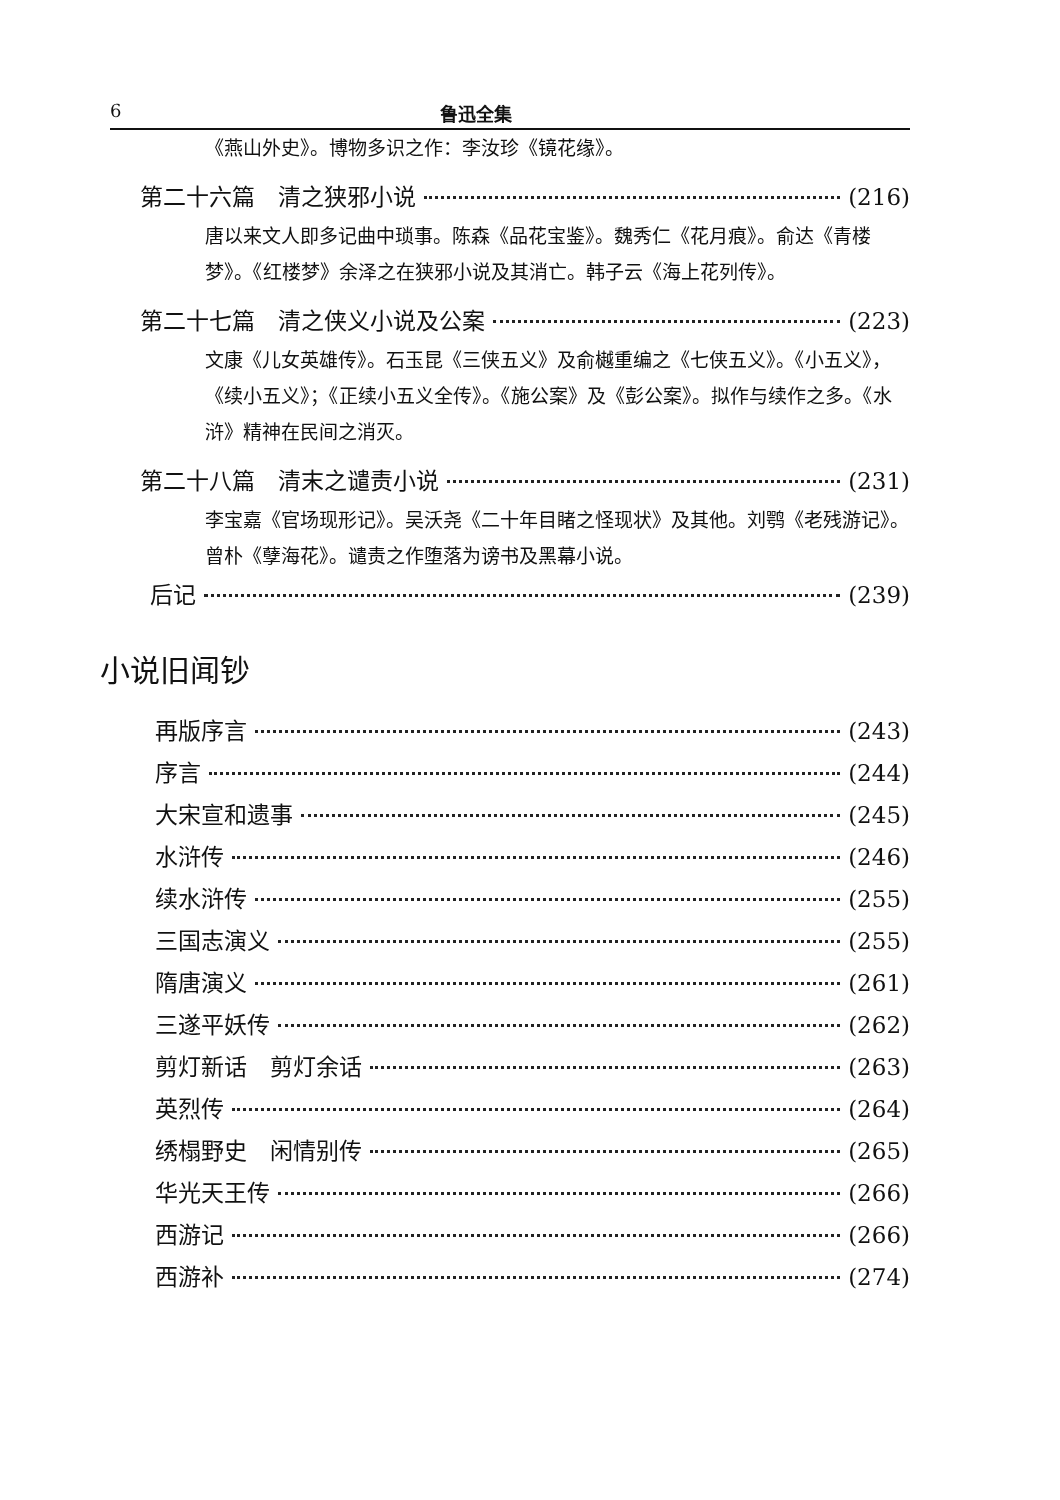6 鲁迅全集
《燕山外史》。博物多识之作：李汝珍《镜花缘》。
第二十六篇　清之狭邪小说 (216)
唐以来文人即多记曲中琐事。陈森《品花宝鉴》。魏秀仁《花月痕》。俞达《青楼梦》。《红楼梦》余泽之在狭邪小说及其消亡。韩子云《海上花列传》。
第二十七篇　清之侠义小说及公案 (223)
文康《儿女英雄传》。石玉昆《三侠五义》及俞樾重编之《七侠五义》。《小五义》，《续小五义》；《正续小五义全传》。《施公案》及《彭公案》。拟作与续作之多。《水浒》精神在民间之消灭。
第二十八篇　清末之谴责小说 (231)
李宝嘉《官场现形记》。吴沃尧《二十年目睹之怪现状》及其他。刘鹗《老残游记》。曾朴《孽海花》。谴责之作堕落为谤书及黑幕小说。
后记 (239)
小说旧闻钞
再版序言 (243)
序言 (244)
大宋宣和遗事 (245)
水浒传 (246)
续水浒传 (255)
三国志演义 (255)
隋唐演义 (261)
三遂平妖传 (262)
剪灯新话　剪灯余话 (263)
英烈传 (264)
绣榻野史　闲情别传 (265)
华光天王传 (266)
西游记 (266)
西游补 (274)